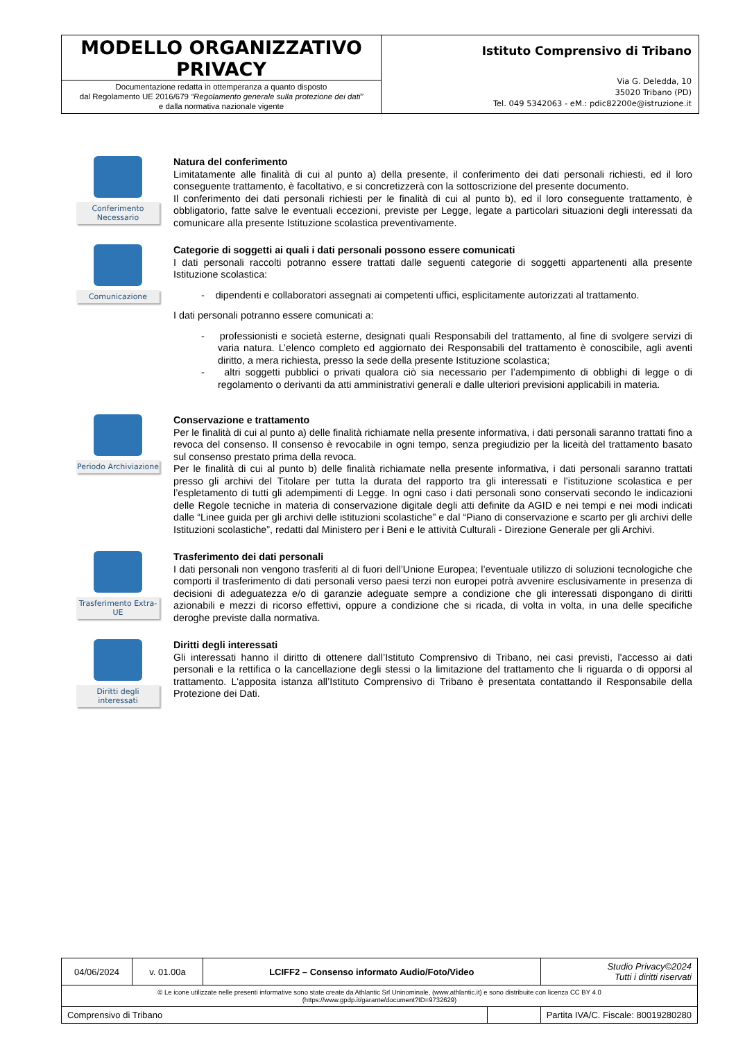MODELLO ORGANIZZATIVO PRIVACY
Documentazione redatta in ottemperanza a quanto disposto
dal Regolamento UE 2016/679 “Regolamento generale sulla protezione dei dati”
e dalla normativa nazionale vigente
Istituto Comprensivo di Tribano
Via G. Deledda, 10
35020 Tribano (PD)
Tel. 049 5342063 - eM.: pdic82200e@istruzione.it
Conferimento Necessario
Natura del conferimento
Limitatamente alle finalità di cui al punto a) della presente, il conferimento dei dati personali richiesti, ed il loro conseguente trattamento, è facoltativo, e si concretizzerà con la sottoscrizione del presente documento.
Il conferimento dei dati personali richiesti per le finalità di cui al punto b), ed il loro conseguente trattamento, è obbligatorio, fatte salve le eventuali eccezioni, previste per Legge, legate a particolari situazioni degli interessati da comunicare alla presente Istituzione scolastica preventivamente.
Comunicazione
Categorie di soggetti ai quali i dati personali possono essere comunicati
I dati personali raccolti potranno essere trattati dalle seguenti categorie di soggetti appartenenti alla presente Istituzione scolastica:
- dipendenti e collaboratori assegnati ai competenti uffici, esplicitamente autorizzati al trattamento.
I dati personali potranno essere comunicati a:
- professionisti e società esterne, designati quali Responsabili del trattamento, al fine di svolgere servizi di varia natura. L’elenco completo ed aggiornato dei Responsabili del trattamento è conoscibile, agli aventi diritto, a mera richiesta, presso la sede della presente Istituzione scolastica;
- altri soggetti pubblici o privati qualora ciò sia necessario per l’adempimento di obblighi di legge o di regolamento o derivanti da atti amministrativi generali e dalle ulteriori previsioni applicabili in materia.
Periodo Archiviazione
Conservazione e trattamento
Per le finalità di cui al punto a) delle finalità richiamate nella presente informativa, i dati personali saranno trattati fino a revoca del consenso. Il consenso è revocabile in ogni tempo, senza pregiudizio per la liceità del trattamento basato sul consenso prestato prima della revoca.
Per le finalità di cui al punto b) delle finalità richiamate nella presente informativa, i dati personali saranno trattati presso gli archivi del Titolare per tutta la durata del rapporto tra gli interessati e l’istituzione scolastica e per l’espletamento di tutti gli adempimenti di Legge. In ogni caso i dati personali sono conservati secondo le indicazioni delle Regole tecniche in materia di conservazione digitale degli atti definite da AGID e nei tempi e nei modi indicati dalle “Linee guida per gli archivi delle istituzioni scolastiche” e dal “Piano di conservazione e scarto per gli archivi delle Istituzioni scolastiche”, redatti dal Ministero per i Beni e le attività Culturali - Direzione Generale per gli Archivi.
Trasferimento Extra-UE
Trasferimento dei dati personali
I dati personali non vengono trasferiti al di fuori dell’Unione Europea; l’eventuale utilizzo di soluzioni tecnologiche che comporti il trasferimento di dati personali verso paesi terzi non europei potrà avvenire esclusivamente in presenza di decisioni di adeguatezza e/o di garanzie adeguate sempre a condizione che gli interessati dispongano di diritti azionabili e mezzi di ricorso effettivi, oppure a condizione che si ricada, di volta in volta, in una delle specifiche deroghe previste dalla normativa.
Diritti degli interessati
Diritti degli interessati
Gli interessati hanno il diritto di ottenere dall’Istituto Comprensivo di Tribano, nei casi previsti, l'accesso ai dati personali e la rettifica o la cancellazione degli stessi o la limitazione del trattamento che li riguarda o di opporsi al trattamento. L'apposita istanza all’Istituto Comprensivo di Tribano è presentata contattando il Responsabile della Protezione dei Dati.
| 04/06/2024 | v. 01.00a | LCIFF2 – Consenso informato Audio/Foto/Video | | Studio Privacy©2024 Tutti i diritti riservati |
| © Le icone utilizzate nelle presenti informative sono state create da Athlantic Srl Uninominale, (www.athlantic.it) e sono distribuite con licenza CC BY 4.0 (https://www.gpdp.it/garante/document?ID=9732629) | | | | |
| Comprensivo di Tribano | | | | Partita IVA/C. Fiscale: 80019280280 |